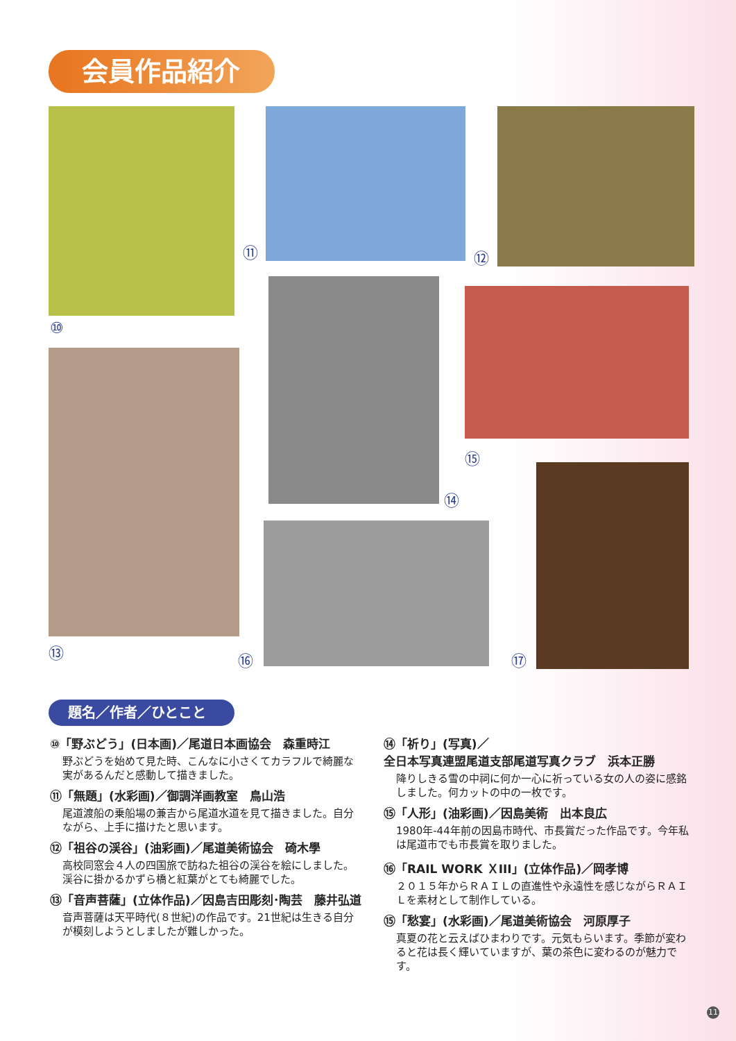会員作品紹介
⑩
⑪ ⑫
⑬
⑭
⑮
⑯ ⑰
題名／作者／ひとこと
⑩「野ぶどう」(日本画)／尾道日本画協会　森重時江
野ぶどうを始めて見た時、こんなに小さくてカラフルで綺麗な実があるんだと感動して描きました。
⑪「無題」(水彩画)／御調洋画教室　鳥山浩
尾道渡船の乗船場の兼吉から尾道水道を見て描きました。自分ながら、上手に描けたと思います。
⑫「祖谷の渓谷」(油彩画)／尾道美術協会　碕木學
高校同窓会４人の四国旅で訪ねた祖谷の渓谷を絵にしました。渓谷に掛かるかずら橋と紅葉がとても綺麗でした。
⑬「音声菩薩」(立体作品)／因島吉田彫刻･陶芸　藤井弘道
音声菩薩は天平時代(８世紀)の作品です。21世紀は生きる自分が模刻しようとしましたが難しかった。
⑭「祈り」(写真)／
全日本写真連盟尾道支部尾道写真クラブ　浜本正勝
降りしきる雪の中祠に何か一心に祈っている女の人の姿に感銘しました。何カットの中の一枚です。
⑮「人形」(油彩画)／因島美術　出本良広
1980年-44年前の因島市時代、市長賞だった作品です。今年私は尾道市でも市長賞を取りました。
⑯「RAIL WORK ＸⅠⅠⅠ」(立体作品)／岡孝博
２０１５年からＲＡＩＬの直進性や永遠性を感じながらＲＡＩＬを素材として制作している。
⑮「愁宴」(水彩画)／尾道美術協会　河原厚子
真夏の花と云えばひまわりです。元気もらいます。季節が変わると花は長く輝いていますが、葉の茶色に変わるのが魅力です。
11